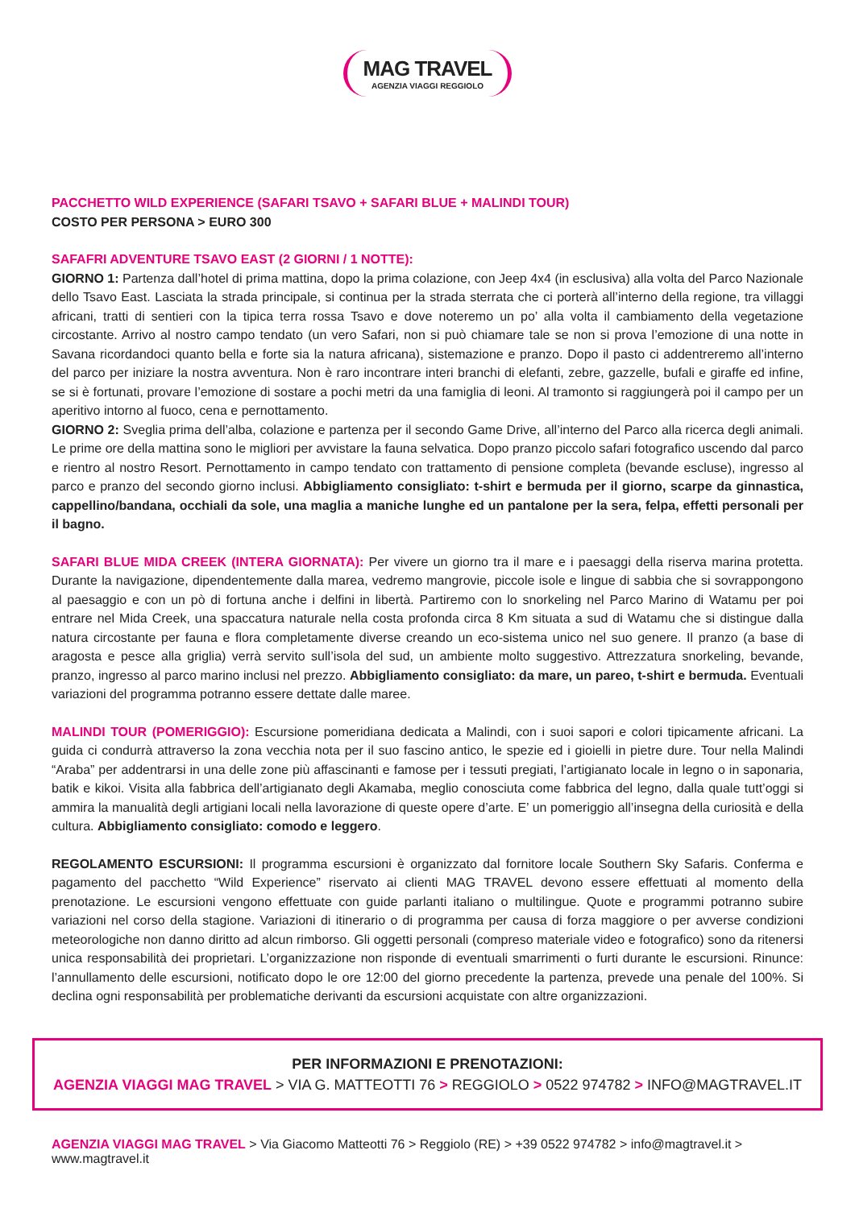MAG TRAVEL AGENZIA VIAGGI REGGIOLO
PACCHETTO WILD EXPERIENCE (SAFARI TSAVO + SAFARI BLUE + MALINDI TOUR)
COSTO PER PERSONA > EURO 300
SAFAFRI ADVENTURE TSAVO EAST (2 GIORNI / 1 NOTTE):
GIORNO 1: Partenza dall’hotel di prima mattina, dopo la prima colazione, con Jeep 4x4 (in esclusiva) alla volta del Parco Nazionale dello Tsavo East. Lasciata la strada principale, si continua per la strada sterrata che ci porterà all’interno della regione, tra villaggi africani, tratti di sentieri con la tipica terra rossa Tsavo e dove noteremo un po’ alla volta il cambiamento della vegetazione circostante. Arrivo al nostro campo tendato (un vero Safari, non si può chiamare tale se non si prova l’emozione di una notte in Savana ricordandoci quanto bella e forte sia la natura africana), sistemazione e pranzo. Dopo il pasto ci addentreremo all’interno del parco per iniziare la nostra avventura. Non è raro incontrare interi branchi di elefanti, zebre, gazzelle, bufali e giraffe ed infine, se si è fortunati, provare l’emozione di sostare a pochi metri da una famiglia di leoni. Al tramonto si raggiungerà poi il campo per un aperitivo intorno al fuoco, cena e pernottamento.
GIORNO 2: Sveglia prima dell’alba, colazione e partenza per il secondo Game Drive, all’interno del Parco alla ricerca degli animali. Le prime ore della mattina sono le migliori per avvistare la fauna selvatica. Dopo pranzo piccolo safari fotografico uscendo dal parco e rientro al nostro Resort. Pernottamento in campo tendato con trattamento di pensione completa (bevande escluse), ingresso al parco e pranzo del secondo giorno inclusi. Abbigliamento consigliato: t-shirt e bermuda per il giorno, scarpe da ginnastica, cappellino/bandana, occhiali da sole, una maglia a maniche lunghe ed un pantalone per la sera, felpa, effetti personali per il bagno.
SAFARI BLUE MIDA CREEK (INTERA GIORNATA): Per vivere un giorno tra il mare e i paesaggi della riserva marina protetta. Durante la navigazione, dipendentemente dalla marea, vedremo mangrovie, piccole isole e lingue di sabbia che si sovrappongono al paesaggio e con un pò di fortuna anche i delfini in libertà. Partiremo con lo snorkeling nel Parco Marino di Watamu per poi entrare nel Mida Creek, una spaccatura naturale nella costa profonda circa 8 Km situata a sud di Watamu che si distingue dalla natura circostante per fauna e flora completamente diverse creando un eco-sistema unico nel suo genere. Il pranzo (a base di aragosta e pesce alla griglia) verrà servito sull’isola del sud, un ambiente molto suggestivo. Attrezzatura snorkeling, bevande, pranzo, ingresso al parco marino inclusi nel prezzo. Abbigliamento consigliato: da mare, un pareo, t-shirt e bermuda. Eventuali variazioni del programma potranno essere dettate dalle maree.
MALINDI TOUR (POMERIGGIO): Escursione pomeridiana dedicata a Malindi, con i suoi sapori e colori tipicamente africani. La guida ci condurrà attraverso la zona vecchia nota per il suo fascino antico, le spezie ed i gioielli in pietre dure. Tour nella Malindi “Araba” per addentrarsi in una delle zone più affascinanti e famose per i tessuti pregiati, l’artigianato locale in legno o in saponaria, batik e kikoi. Visita alla fabbrica dell’artigianato degli Akamaba, meglio conosciuta come fabbrica del legno, dalla quale tutt’oggi si ammira la manualità degli artigiani locali nella lavorazione di queste opere d’arte. E’ un pomeriggio all’insegna della curiosità e della cultura. Abbigliamento consigliato: comodo e leggero.
REGOLAMENTO ESCURSIONI: Il programma escursioni è organizzato dal fornitore locale Southern Sky Safaris. Conferma e pagamento del pacchetto “Wild Experience” riservato ai clienti MAG TRAVEL devono essere effettuati al momento della prenotazione. Le escursioni vengono effettuate con guide parlanti italiano o multilingue. Quote e programmi potranno subire variazioni nel corso della stagione. Variazioni di itinerario o di programma per causa di forza maggiore o per avverse condizioni meteorologiche non danno diritto ad alcun rimborso. Gli oggetti personali (compreso materiale video e fotografico) sono da ritenersi unica responsabilità dei proprietari. L’organizzazione non risponde di eventuali smarrimenti o furti durante le escursioni. Rinunce: l’annullamento delle escursioni, notificato dopo le ore 12:00 del giorno precedente la partenza, prevede una penale del 100%. Si declina ogni responsabilità per problematiche derivanti da escursioni acquistate con altre organizzazioni.
PER INFORMAZIONI E PRENOTAZIONI:
AGENZIA VIAGGI MAG TRAVEL > VIA G. MATTEOTTI 76 > REGGIOLO > 0522 974782 > INFO@MAGTRAVEL.IT
AGENZIA VIAGGI MAG TRAVEL > Via Giacomo Matteotti 76 > Reggiolo (RE) > +39 0522 974782 > info@magtravel.it > www.magtravel.it